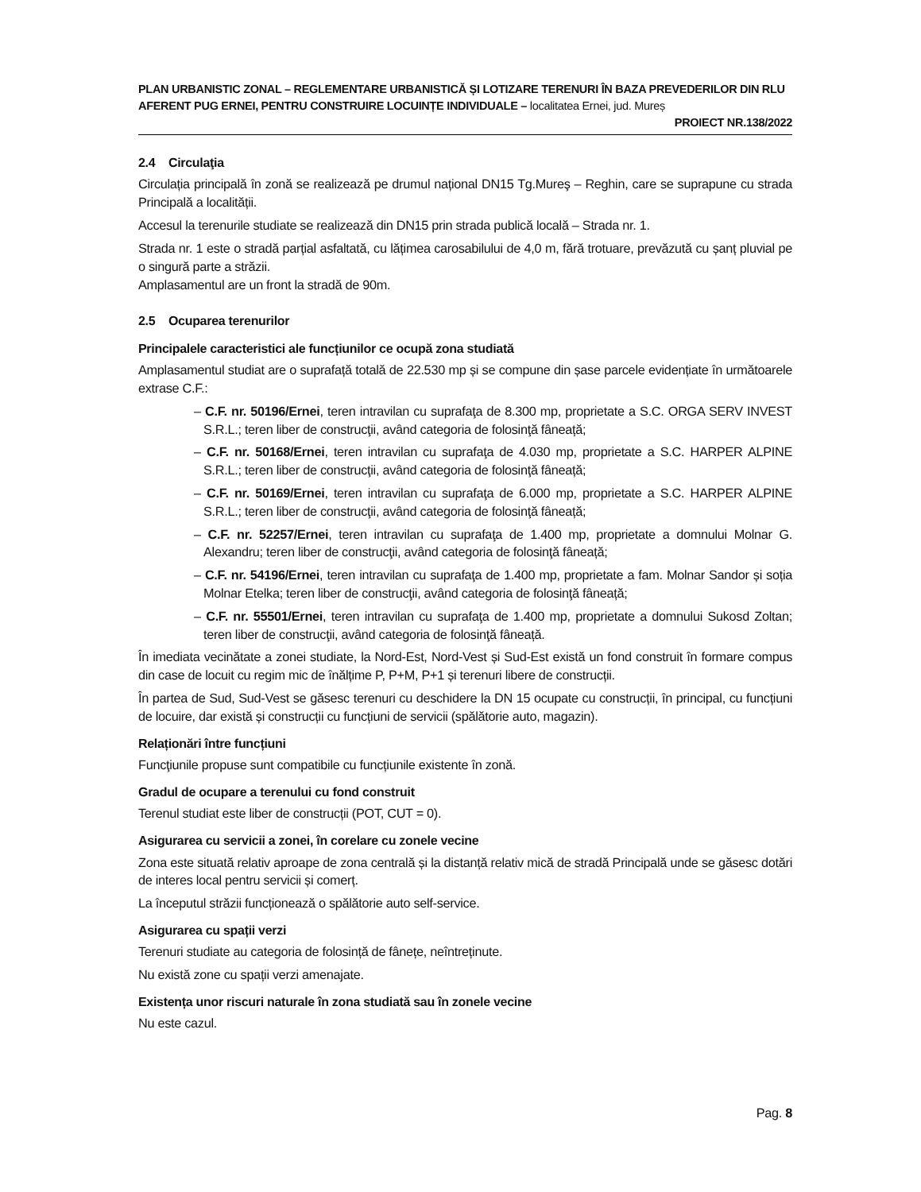PLAN URBANISTIC ZONAL – REGLEMENTARE URBANISTICĂ ȘI LOTIZARE TERENURI ÎN BAZA PREVEDERILOR DIN RLU AFERENT PUG ERNEI, PENTRU CONSTRUIRE LOCUINȚE INDIVIDUALE – localitatea Ernei, jud. Mureș
PROIECT NR.138/2022
2.4 Circulaţia
Circulația principală în zonă se realizează pe drumul național DN15 Tg.Mureş – Reghin, care se suprapune cu strada Principală a localității.
Accesul la terenurile studiate se realizează din DN15 prin strada publică locală – Strada nr. 1.
Strada nr. 1 este o stradă parțial asfaltată, cu lățimea carosabilului de 4,0 m, fără trotuare, prevăzută cu șanț pluvial pe o singură parte a străzii.
Amplasamentul are un front la stradă de 90m.
2.5 Ocuparea terenurilor
Principalele caracteristici ale funcțiunilor ce ocupă zona studiată
Amplasamentul studiat are o suprafață totală de 22.530 mp și se compune din șase parcele evidențiate în următoarele extrase C.F.:
– C.F. nr. 50196/Ernei, teren intravilan cu suprafaţa de 8.300 mp, proprietate a S.C. ORGA SERV INVEST S.R.L.; teren liber de construcţii, având categoria de folosinţă fâneață;
– C.F. nr. 50168/Ernei, teren intravilan cu suprafaţa de 4.030 mp, proprietate a S.C. HARPER ALPINE S.R.L.; teren liber de construcţii, având categoria de folosinţă fâneață;
– C.F. nr. 50169/Ernei, teren intravilan cu suprafaţa de 6.000 mp, proprietate a S.C. HARPER ALPINE S.R.L.; teren liber de construcţii, având categoria de folosinţă fâneață;
– C.F. nr. 52257/Ernei, teren intravilan cu suprafaţa de 1.400 mp, proprietate a domnului Molnar G. Alexandru; teren liber de construcţii, având categoria de folosinţă fâneață;
– C.F. nr. 54196/Ernei, teren intravilan cu suprafaţa de 1.400 mp, proprietate a fam. Molnar Sandor și soția Molnar Etelka; teren liber de construcţii, având categoria de folosinţă fâneață;
– C.F. nr. 55501/Ernei, teren intravilan cu suprafaţa de 1.400 mp, proprietate a domnului Sukosd Zoltan; teren liber de construcţii, având categoria de folosinţă fâneață.
În imediata vecinătate a zonei studiate, la Nord-Est, Nord-Vest și Sud-Est există un fond construit în formare compus din case de locuit cu regim mic de înălțime P, P+M, P+1 și terenuri libere de construcții.
În partea de Sud, Sud-Vest se găsesc terenuri cu deschidere la DN 15 ocupate cu construcții, în principal, cu funcțiuni de locuire, dar există și construcții cu funcțiuni de servicii (spălătorie auto, magazin).
Relaționări între funcțiuni
Funcţiunile propuse sunt compatibile cu funcțiunile existente în zonă.
Gradul de ocupare a terenului cu fond construit
Terenul studiat este liber de construcții (POT, CUT = 0).
Asigurarea cu servicii a zonei, în corelare cu zonele vecine
Zona este situată relativ aproape de zona centrală și la distanță relativ mică de stradă Principală unde se găsesc dotări de interes local pentru servicii și comerț.
La începutul străzii funcționează o spălătorie auto self-service.
Asigurarea cu spații verzi
Terenuri studiate au categoria de folosință de fânețe, neîntreținute.
Nu există zone cu spații verzi amenajate.
Existența unor riscuri naturale în zona studiată sau în zonele vecine
Nu este cazul.
Pag. 8